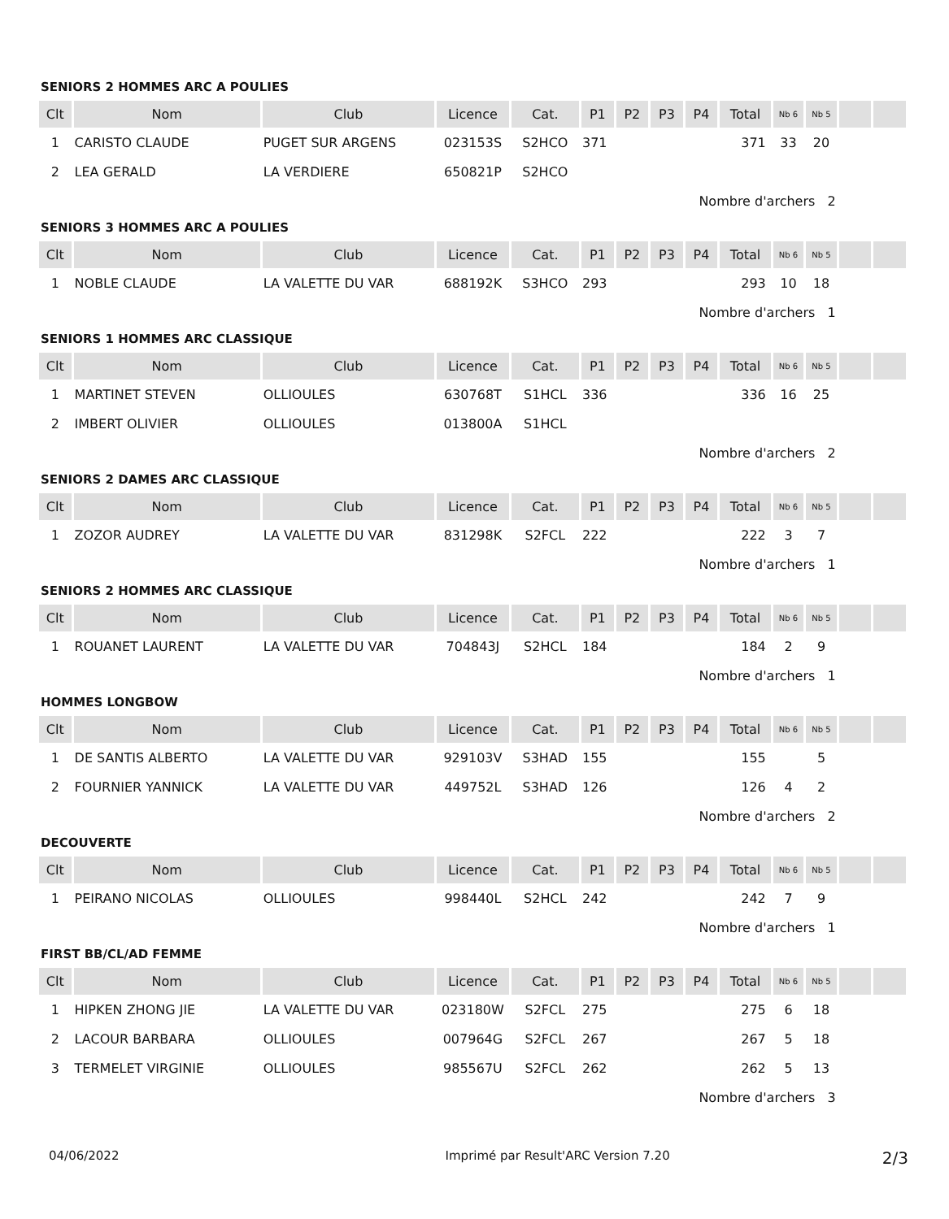SENIORS 2 HOMMES ARC A POULIES
| Clt | Nom | Club | Licence | Cat. | P1 | P2 | P3 | P4 | Total | Nb 6 | Nb 5 | | |
| --- | --- | --- | --- | --- | --- | --- | --- | --- | --- | --- | --- | --- | --- |
| 1 | CARISTO CLAUDE | PUGET SUR ARGENS | 023153S | S2HCO | 371 | | | | 371 | 33 | 20 | | |
| 2 | LEA GERALD | LA VERDIERE | 650821P | S2HCO | | | | | | | | | |
| Nombre d'archers 2 | | | | | | | | | | | | | |
SENIORS 3 HOMMES ARC A POULIES
| Clt | Nom | Club | Licence | Cat. | P1 | P2 | P3 | P4 | Total | Nb 6 | Nb 5 | | |
| --- | --- | --- | --- | --- | --- | --- | --- | --- | --- | --- | --- | --- | --- |
| 1 | NOBLE CLAUDE | LA VALETTE DU VAR | 688192K | S3HCO | 293 | | | | 293 | 10 | 18 | | |
| Nombre d'archers 1 | | | | | | | | | | | | | |
SENIORS 1 HOMMES ARC CLASSIQUE
| Clt | Nom | Club | Licence | Cat. | P1 | P2 | P3 | P4 | Total | Nb 6 | Nb 5 | | |
| --- | --- | --- | --- | --- | --- | --- | --- | --- | --- | --- | --- | --- | --- |
| 1 | MARTINET STEVEN | OLLIOULES | 630768T | S1HCL | 336 | | | | 336 | 16 | 25 | | |
| 2 | IMBERT OLIVIER | OLLIOULES | 013800A | S1HCL | | | | | | | | | |
| Nombre d'archers 2 | | | | | | | | | | | | | |
SENIORS 2 DAMES ARC CLASSIQUE
| Clt | Nom | Club | Licence | Cat. | P1 | P2 | P3 | P4 | Total | Nb 6 | Nb 5 | | |
| --- | --- | --- | --- | --- | --- | --- | --- | --- | --- | --- | --- | --- | --- |
| 1 | ZOZOR AUDREY | LA VALETTE DU VAR | 831298K | S2FCL | 222 | | | | 222 | 3 | 7 | | |
| Nombre d'archers 1 | | | | | | | | | | | | | |
SENIORS 2 HOMMES ARC CLASSIQUE
| Clt | Nom | Club | Licence | Cat. | P1 | P2 | P3 | P4 | Total | Nb 6 | Nb 5 | | |
| --- | --- | --- | --- | --- | --- | --- | --- | --- | --- | --- | --- | --- | --- |
| 1 | ROUANET LAURENT | LA VALETTE DU VAR | 704843J | S2HCL | 184 | | | | 184 | 2 | 9 | | |
| Nombre d'archers 1 | | | | | | | | | | | | | |
HOMMES LONGBOW
| Clt | Nom | Club | Licence | Cat. | P1 | P2 | P3 | P4 | Total | Nb 6 | Nb 5 | | |
| --- | --- | --- | --- | --- | --- | --- | --- | --- | --- | --- | --- | --- | --- |
| 1 | DE SANTIS ALBERTO | LA VALETTE DU VAR | 929103V | S3HAD | 155 | | | | 155 | | 5 | | |
| 2 | FOURNIER YANNICK | LA VALETTE DU VAR | 449752L | S3HAD | 126 | | | | 126 | 4 | 2 | | |
| Nombre d'archers 2 | | | | | | | | | | | | | |
DECOUVERTE
| Clt | Nom | Club | Licence | Cat. | P1 | P2 | P3 | P4 | Total | Nb 6 | Nb 5 | | |
| --- | --- | --- | --- | --- | --- | --- | --- | --- | --- | --- | --- | --- | --- |
| 1 | PEIRANO NICOLAS | OLLIOULES | 998440L | S2HCL | 242 | | | | 242 | 7 | 9 | | |
| Nombre d'archers 1 | | | | | | | | | | | | | |
FIRST BB/CL/AD FEMME
| Clt | Nom | Club | Licence | Cat. | P1 | P2 | P3 | P4 | Total | Nb 6 | Nb 5 | | |
| --- | --- | --- | --- | --- | --- | --- | --- | --- | --- | --- | --- | --- | --- |
| 1 | HIPKEN ZHONG JIE | LA VALETTE DU VAR | 023180W | S2FCL | 275 | | | | 275 | 6 | 18 | | |
| 2 | LACOUR BARBARA | OLLIOULES | 007964G | S2FCL | 267 | | | | 267 | 5 | 18 | | |
| 3 | TERMELET VIRGINIE | OLLIOULES | 985567U | S2FCL | 262 | | | | 262 | 5 | 13 | | |
| Nombre d'archers 3 | | | | | | | | | | | | | |
04/06/2022 Imprimé par Result'ARC Version 7.20 2/3